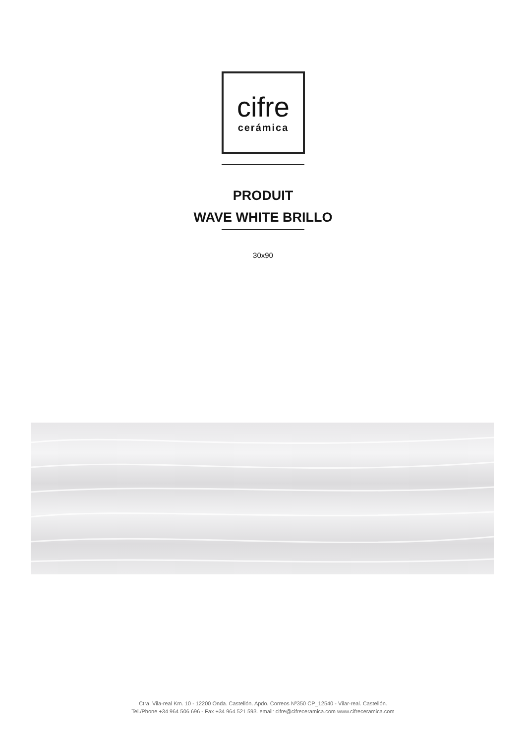cifre
cerámica
PRODUIT
WAVE WHITE BRILLO
30x90
Ctra. Vila-real Km. 10 - 12200 Onda. Castellón. Apdo. Correos Nº350 CP_12540 - Vilar-real. Castellón.
Tel./Phone +34 964 506 696 - Fax +34 964 521 593. email: cifre@cifreceramica.com www.cifreceramica.com